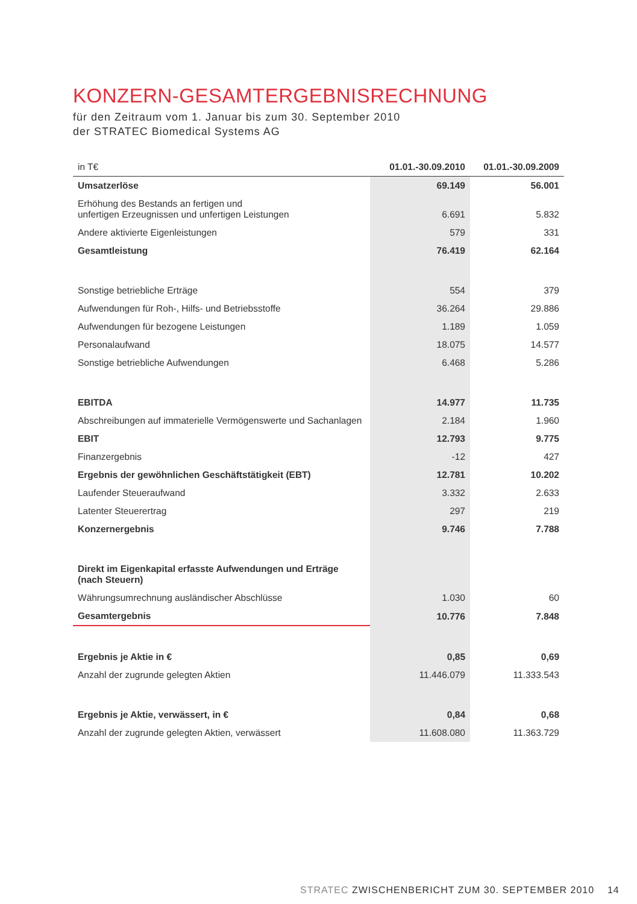KONZERN-GESAMTERGEBNISRECHNUNG
für den Zeitraum vom 1. Januar bis zum 30. September 2010
der STRATEC Biomedical Systems AG
| in T€ | 01.01.-30.09.2010 | 01.01.-30.09.2009 |
| --- | --- | --- |
| Umsatzerlöse | 69.149 | 56.001 |
| Erhöhung des Bestands an fertigen und unfertigen Erzeugnissen und unfertigen Leistungen | 6.691 | 5.832 |
| Andere aktivierte Eigenleistungen | 579 | 331 |
| Gesamtleistung | 76.419 | 62.164 |
| Sonstige betriebliche Erträge | 554 | 379 |
| Aufwendungen für Roh-, Hilfs- und Betriebsstoffe | 36.264 | 29.886 |
| Aufwendungen für bezogene Leistungen | 1.189 | 1.059 |
| Personalaufwand | 18.075 | 14.577 |
| Sonstige betriebliche Aufwendungen | 6.468 | 5.286 |
| EBITDA | 14.977 | 11.735 |
| Abschreibungen auf immaterielle Vermögenswerte und Sachanlagen | 2.184 | 1.960 |
| EBIT | 12.793 | 9.775 |
| Finanzergebnis | -12 | 427 |
| Ergebnis der gewöhnlichen Geschäftstätigkeit (EBT) | 12.781 | 10.202 |
| Laufender Steueraufwand | 3.332 | 2.633 |
| Latenter Steuerertrag | 297 | 219 |
| Konzernergebnis | 9.746 | 7.788 |
| Direkt im Eigenkapital erfasste Aufwendungen und Erträge (nach Steuern) | | |
| Währungsumrechnung ausländischer Abschlüsse | 1.030 | 60 |
| Gesamtergebnis | 10.776 | 7.848 |
| Ergebnis je Aktie in € | 0,85 | 0,69 |
| Anzahl der zugrunde gelegten Aktien | 11.446.079 | 11.333.543 |
| Ergebnis je Aktie, verwässert, in € | 0,84 | 0,68 |
| Anzahl der zugrunde gelegten Aktien, verwässert | 11.608.080 | 11.363.729 |
STRATEC ZWISCHENBERICHT ZUM 30. SEPTEMBER 2010 14